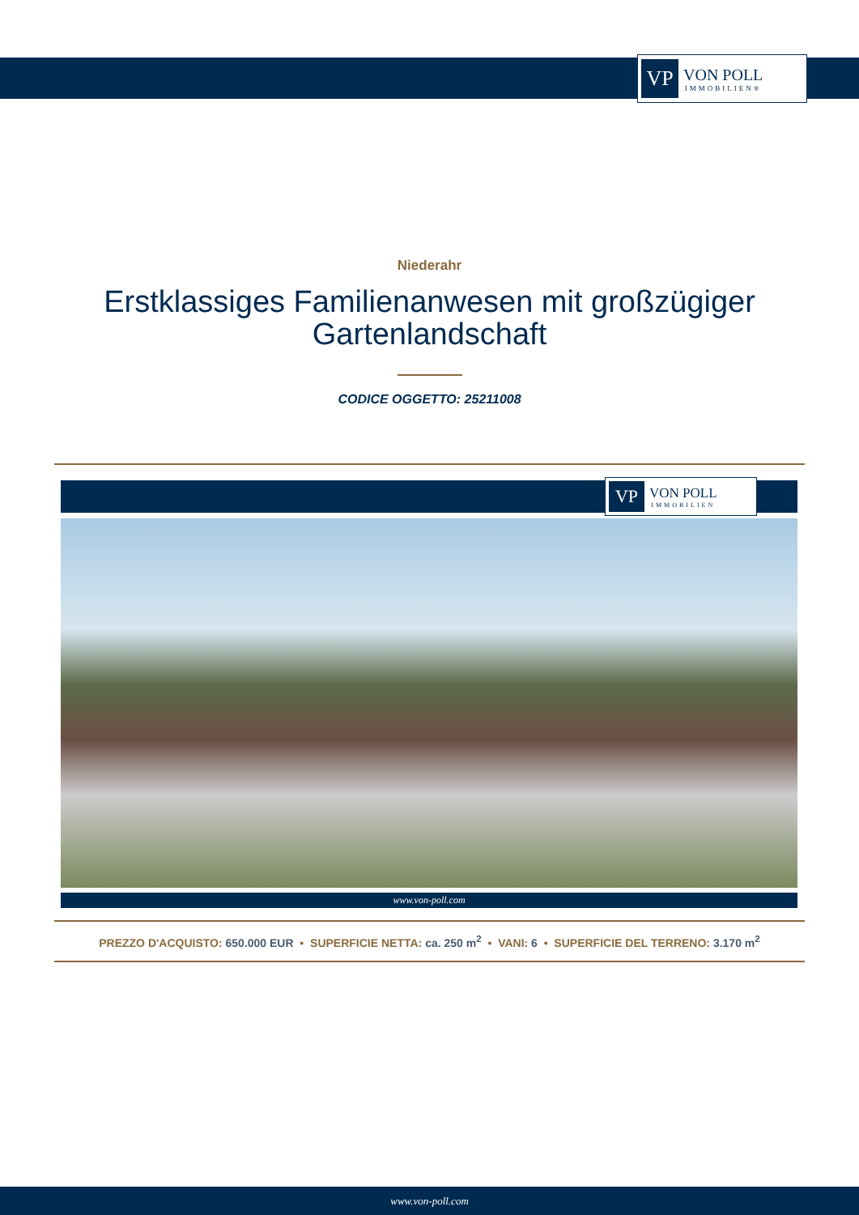VP
VON POLL
IMMOBILIEN®
Niederahr
Erstklassiges Familienanwesen mit großzügiger
Gartenlandschaft
CODICE OGGETTO: 25211008
VP
VON POLL
IMMOBILIEN
www.von-poll.com
PREZZO D'ACQUISTO: 650.000 EUR • SUPERFICIE NETTA: ca. 250 m<sup>2</sup> • VANI: 6 • SUPERFICIE DEL TERRENO: 3.170 m<sup>2</sup>
www.von-poll.com